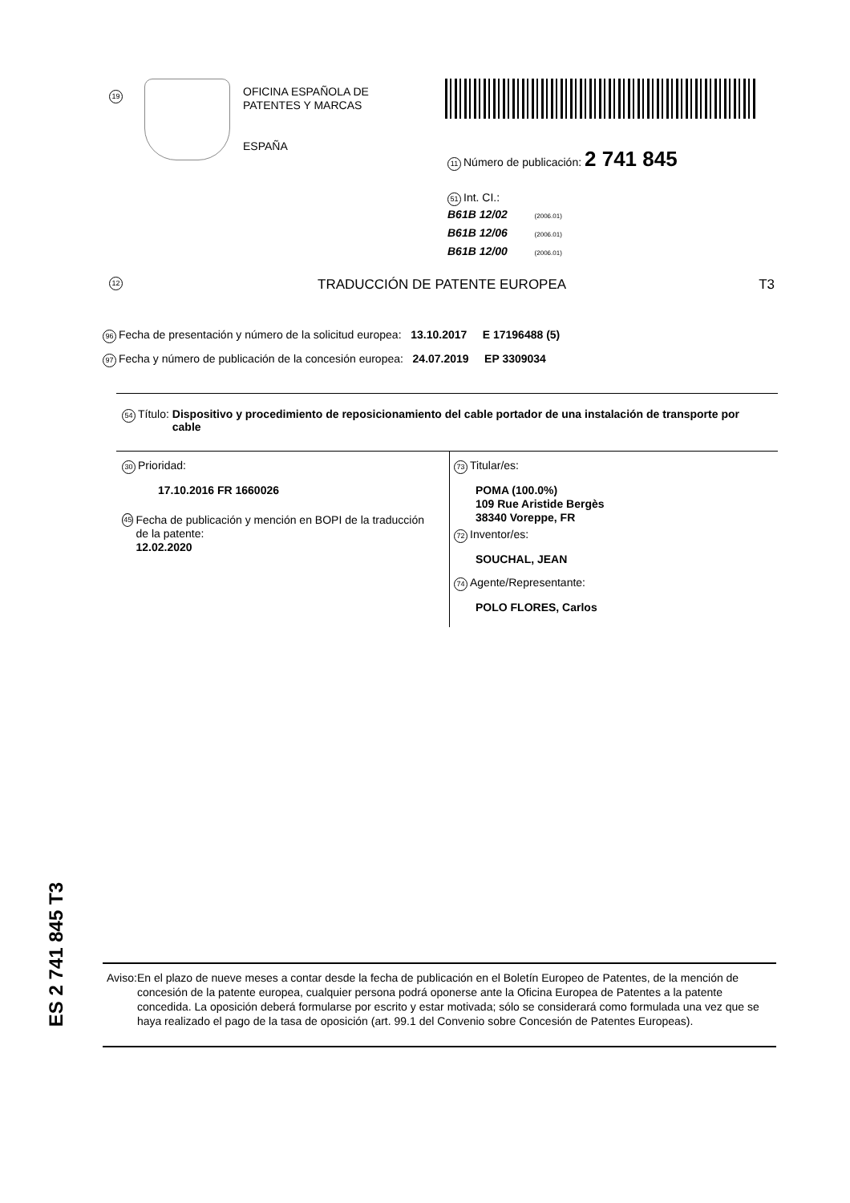19
OFICINA ESPAÑOLA DE
PATENTES Y MARCAS
ESPAÑA
11 Número de publicación: 2 741 845
51 Int. CI.:
B61B 12/02 (2006.01)
B61B 12/06 (2006.01)
B61B 12/00 (2006.01)
12 TRADUCCIÓN DE PATENTE EUROPEA T3
96 Fecha de presentación y número de la solicitud europea: 13.10.2017 E 17196488 (5)
97 Fecha y número de publicación de la concesión europea: 24.07.2019 EP 3309034
54 Título: Dispositivo y procedimiento de reposicionamiento del cable portador de una instalación de transporte por cable
30 Prioridad:
17.10.2016 FR 1660026
45
Fecha de publicación y mención en BOPI de la traducción de la patente:
12.02.2020
73 Titular/es:
POMA (100.0%)
109 Rue Aristide Bergès
38340 Voreppe, FR
72 Inventor/es:
SOUCHAL, JEAN
74 Agente/Representante:
POLO FLORES, Carlos
ES 2 741 845 T3
Aviso: En el plazo de nueve meses a contar desde la fecha de publicación en el Boletín Europeo de Patentes, de la mención de concesión de la patente europea, cualquier persona podrá oponerse ante la Oficina Europea de Patentes a la patente concedida. La oposición deberá formularse por escrito y estar motivada; sólo se considerará como formulada una vez que se haya realizado el pago de la tasa de oposición (art. 99.1 del Convenio sobre Concesión de Patentes Europeas).